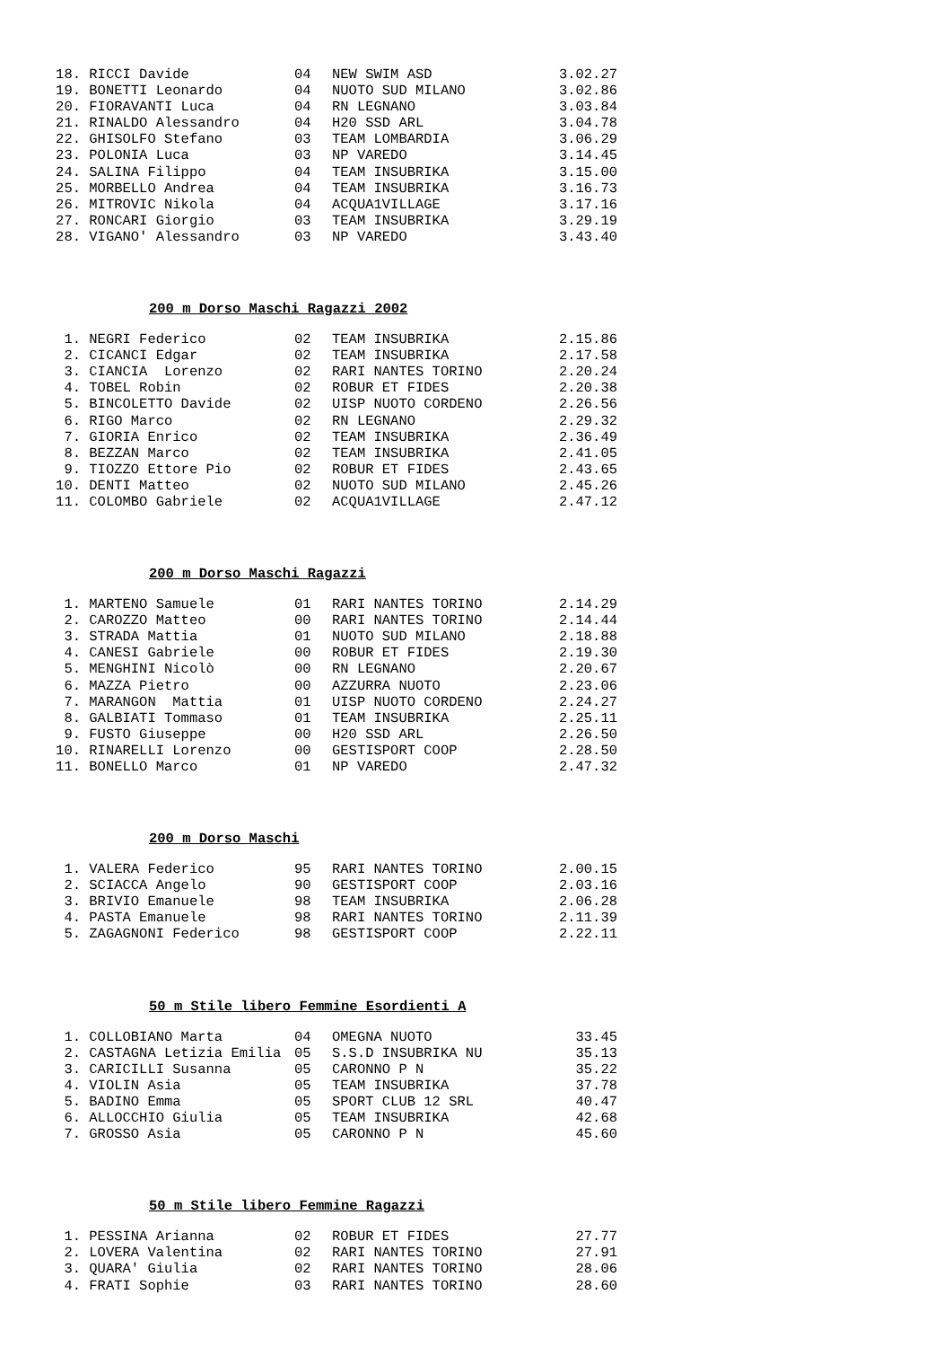| 18. | RICCI Davide | 04 | NEW SWIM ASD | 3.02.27 |
| 19. | BONETTI Leonardo | 04 | NUOTO SUD MILANO | 3.02.86 |
| 20. | FIORAVANTI Luca | 04 | RN LEGNANO | 3.03.84 |
| 21. | RINALDO Alessandro | 04 | H20 SSD ARL | 3.04.78 |
| 22. | GHISOLFO Stefano | 03 | TEAM LOMBARDIA | 3.06.29 |
| 23. | POLONIA Luca | 03 | NP VAREDO | 3.14.45 |
| 24. | SALINA Filippo | 04 | TEAM INSUBRIKA | 3.15.00 |
| 25. | MORBELLO Andrea | 04 | TEAM INSUBRIKA | 3.16.73 |
| 26. | MITROVIC Nikola | 04 | ACQUA1VILLAGE | 3.17.16 |
| 27. | RONCARI Giorgio | 03 | TEAM INSUBRIKA | 3.29.19 |
| 28. | VIGANO' Alessandro | 03 | NP VAREDO | 3.43.40 |
200 m Dorso Maschi Ragazzi 2002
| 1. | NEGRI Federico | 02 | TEAM INSUBRIKA | 2.15.86 |
| 2. | CICANCI Edgar | 02 | TEAM INSUBRIKA | 2.17.58 |
| 3. | CIANCIA Lorenzo | 02 | RARI NANTES TORINO | 2.20.24 |
| 4. | TOBEL Robin | 02 | ROBUR ET FIDES | 2.20.38 |
| 5. | BINCOLETTO Davide | 02 | UISP NUOTO CORDENO | 2.26.56 |
| 6. | RIGO Marco | 02 | RN LEGNANO | 2.29.32 |
| 7. | GIORIA Enrico | 02 | TEAM INSUBRIKA | 2.36.49 |
| 8. | BEZZAN Marco | 02 | TEAM INSUBRIKA | 2.41.05 |
| 9. | TIOZZO Ettore Pio | 02 | ROBUR ET FIDES | 2.43.65 |
| 10. | DENTI Matteo | 02 | NUOTO SUD MILANO | 2.45.26 |
| 11. | COLOMBO Gabriele | 02 | ACQUA1VILLAGE | 2.47.12 |
200 m Dorso Maschi Ragazzi
| 1. | MARTENO Samuele | 01 | RARI NANTES TORINO | 2.14.29 |
| 2. | CAROZZO Matteo | 00 | RARI NANTES TORINO | 2.14.44 |
| 3. | STRADA Mattia | 01 | NUOTO SUD MILANO | 2.18.88 |
| 4. | CANESI Gabriele | 00 | ROBUR ET FIDES | 2.19.30 |
| 5. | MENGHINI Nicolò | 00 | RN LEGNANO | 2.20.67 |
| 6. | MAZZA Pietro | 00 | AZZURRA NUOTO | 2.23.06 |
| 7. | MARANGON Mattia | 01 | UISP NUOTO CORDENO | 2.24.27 |
| 8. | GALBIATI Tommaso | 01 | TEAM INSUBRIKA | 2.25.11 |
| 9. | FUSTO Giuseppe | 00 | H20 SSD ARL | 2.26.50 |
| 10. | RINARELLI Lorenzo | 00 | GESTISPORT COOP | 2.28.50 |
| 11. | BONELLO Marco | 01 | NP VAREDO | 2.47.32 |
200 m Dorso Maschi
| 1. | VALERA Federico | 95 | RARI NANTES TORINO | 2.00.15 |
| 2. | SCIACCA Angelo | 90 | GESTISPORT COOP | 2.03.16 |
| 3. | BRIVIO Emanuele | 98 | TEAM INSUBRIKA | 2.06.28 |
| 4. | PASTA Emanuele | 98 | RARI NANTES TORINO | 2.11.39 |
| 5. | ZAGAGNONI Federico | 98 | GESTISPORT COOP | 2.22.11 |
50 m Stile libero Femmine Esordienti A
| 1. | COLLOBIANO Marta | 04 | OMEGNA NUOTO | 33.45 |
| 2. | CASTAGNA Letizia Emilia | 05 | S.S.D INSUBRIKA NU | 35.13 |
| 3. | CARICILLI Susanna | 05 | CARONNO P N | 35.22 |
| 4. | VIOLIN Asia | 05 | TEAM INSUBRIKA | 37.78 |
| 5. | BADINO Emma | 05 | SPORT CLUB 12 SRL | 40.47 |
| 6. | ALLOCCHIO Giulia | 05 | TEAM INSUBRIKA | 42.68 |
| 7. | GROSSO Asia | 05 | CARONNO P N | 45.60 |
50 m Stile libero Femmine Ragazzi
| 1. | PESSINA Arianna | 02 | ROBUR ET FIDES | 27.77 |
| 2. | LOVERA Valentina | 02 | RARI NANTES TORINO | 27.91 |
| 3. | QUARA' Giulia | 02 | RARI NANTES TORINO | 28.06 |
| 4. | FRATI Sophie | 03 | RARI NANTES TORINO | 28.60 |